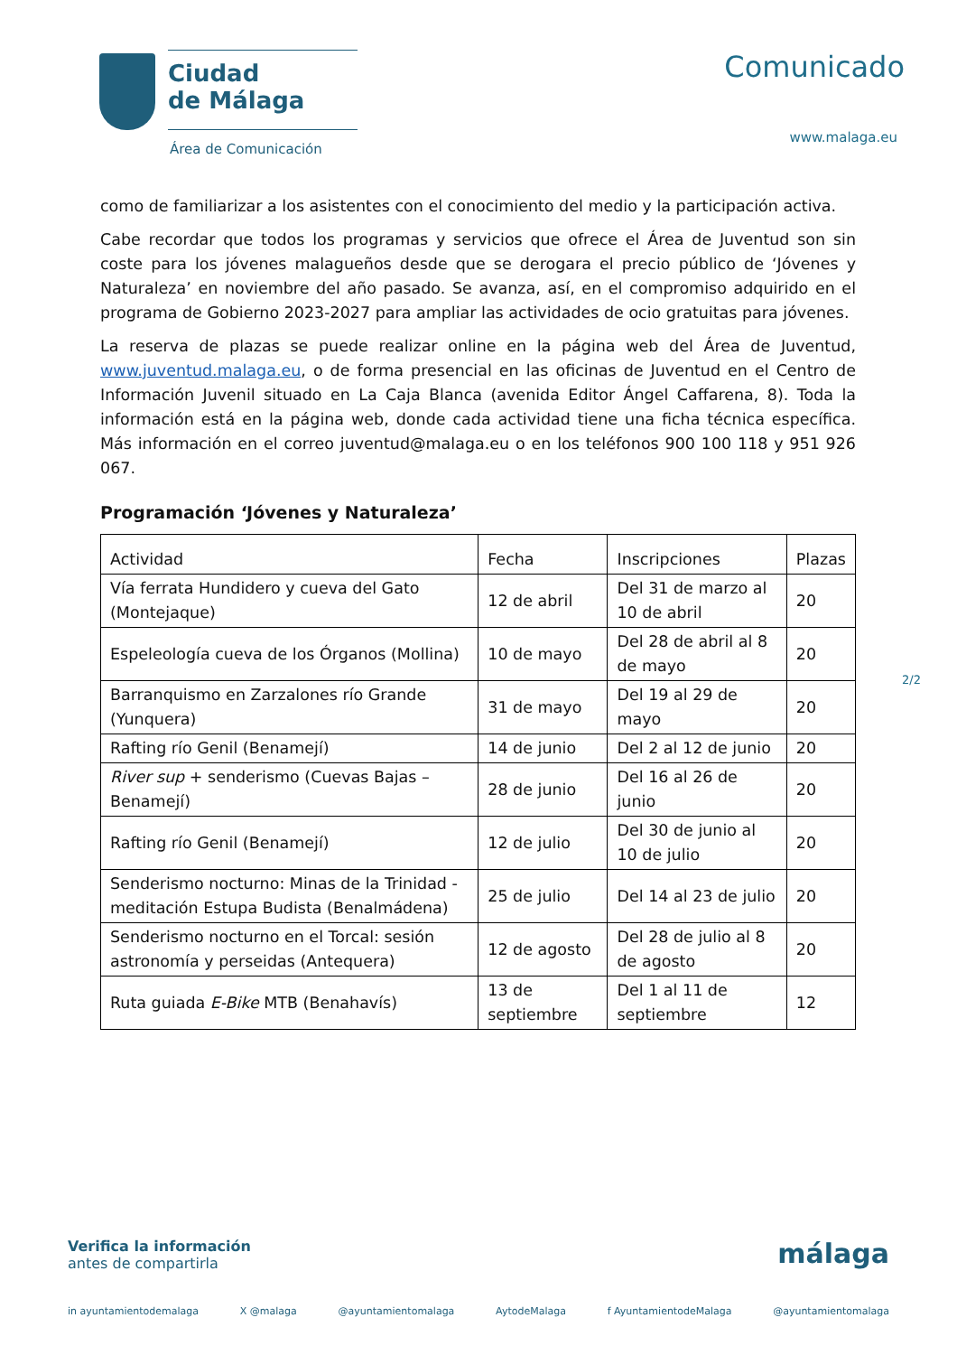Ciudad
de Málaga
Área de Comunicación
Comunicado
www.malaga.eu
como de familiarizar a los asistentes con el conocimiento del medio y la participación activa.
Cabe recordar que todos los programas y servicios que ofrece el Área de Juventud son sin coste para los jóvenes malagueños desde que se derogara el precio público de ‘Jóvenes y Naturaleza’ en noviembre del año pasado. Se avanza, así, en el compromiso adquirido en el programa de Gobierno 2023-2027 para ampliar las actividades de ocio gratuitas para jóvenes.
La reserva de plazas se puede realizar online en la página web del Área de Juventud, www.juventud.malaga.eu, o de forma presencial en las oficinas de Juventud en el Centro de Información Juvenil situado en La Caja Blanca (avenida Editor Ángel Caffarena, 8). Toda la información está en la página web, donde cada actividad tiene una ficha técnica específica. Más información en el correo juventud@malaga.eu o en los teléfonos 900 100 118 y 951 926 067.
Programación ‘Jóvenes y Naturaleza’
| Actividad | Fecha | Inscripciones | Plazas |
| --- | --- | --- | --- |
| Vía ferrata Hundidero y cueva del Gato (Montejaque) | 12 de abril | Del 31 de marzo al 10 de abril | 20 |
| Espeleología cueva de los Órganos (Mollina) | 10 de mayo | Del 28 de abril al 8 de mayo | 20 |
| Barranquismo en Zarzalones río Grande (Yunquera) | 31 de mayo | Del 19 al 29 de mayo | 20 |
| Rafting río Genil (Benamejí) | 14 de junio | Del 2 al 12 de junio | 20 |
| River sup + senderismo (Cuevas Bajas – Benamejí) | 28 de junio | Del 16 al 26 de junio | 20 |
| Rafting río Genil (Benamejí) | 12 de julio | Del 30 de junio al 10 de julio | 20 |
| Senderismo nocturno: Minas de la Trinidad - meditación Estupa Budista (Benalmádena) | 25 de julio | Del 14 al 23 de julio | 20 |
| Senderismo nocturno en el Torcal: sesión astronomía y perseidas (Antequera) | 12 de agosto | Del 28 de julio al 8 de agosto | 20 |
| Ruta guiada E-Bike MTB (Benahavís) | 13 de septiembre | Del 1 al 11 de septiembre | 12 |
2/2
Verifica la información
antes de compartirla
málaga
in ayuntamientodemalaga X @malaga @ayuntamientomalaga AytodeMalaga f AyuntamientodeMalaga @ayuntamientomalaga